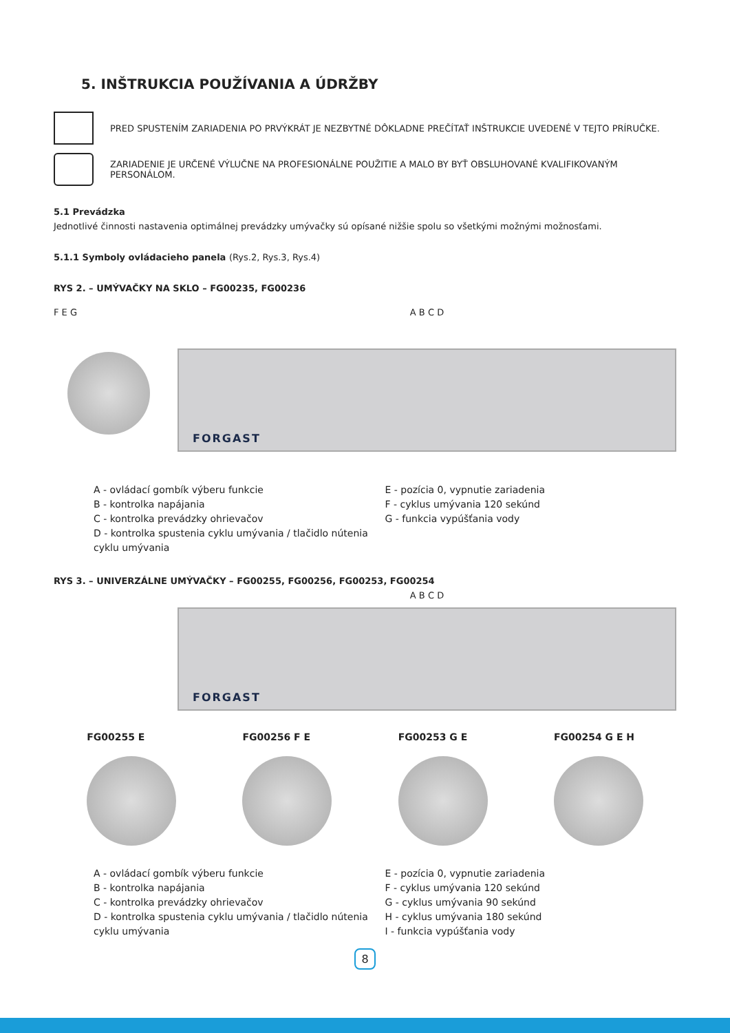5. INŠTRUKCIA POUŽÍVANIA A ÚDRŽBY
PRED SPUSTENÍM ZARIADENIA PO PRVÝKRÁT JE NEZBYTNÉ DÔKLADNE PREČÍTAŤ INŠTRUKCIE UVEDENÉ V TEJTO PRÍRUČKE.
ZARIADENIE JE URČENÉ VÝLUČNE NA PROFESIONÁLNE POUŽITIE A MALO BY BYŤ OBSLUHOVANÉ KVALIFIKOVANÝM PERSONÁLOM.
5.1 Prevádzka
Jednotlivé činnosti nastavenia optimálnej prevádzky umývačky sú opísané nižšie spolu so všetkými možnými možnosťami.
5.1.1 Symboly ovládacieho panela (Rys.2, Rys.3, Rys.4)
RYS 2. – UMÝVAČKY NA SKLO – FG00235, FG00236
F E G A B C D
FORGAST
A - ovládací gombík výberu funkcie
B - kontrolka napájania
C - kontrolka prevádzky ohrievačov
D - kontrolka spustenia cyklu umývania / tlačidlo nútenia cyklu umývania
E - pozícia 0, vypnutie zariadenia
F - cyklus umývania 120 sekúnd
G - funkcia vypúšťania vody
RYS 3. – UNIVERZÁLNE UMÝVAČKY – FG00255, FG00256, FG00253, FG00254
A B C D
FORGAST
FG00255 E FG00256 F E FG00253 G E FG00254 G E H
A - ovládací gombík výberu funkcie
B - kontrolka napájania
C - kontrolka prevádzky ohrievačov
D - kontrolka spustenia cyklu umývania / tlačidlo nútenia cyklu umývania
E - pozícia 0, vypnutie zariadenia
F - cyklus umývania 120 sekúnd
G - cyklus umývania 90 sekúnd
H - cyklus umývania 180 sekúnd
I - funkcia vypúšťania vody
8